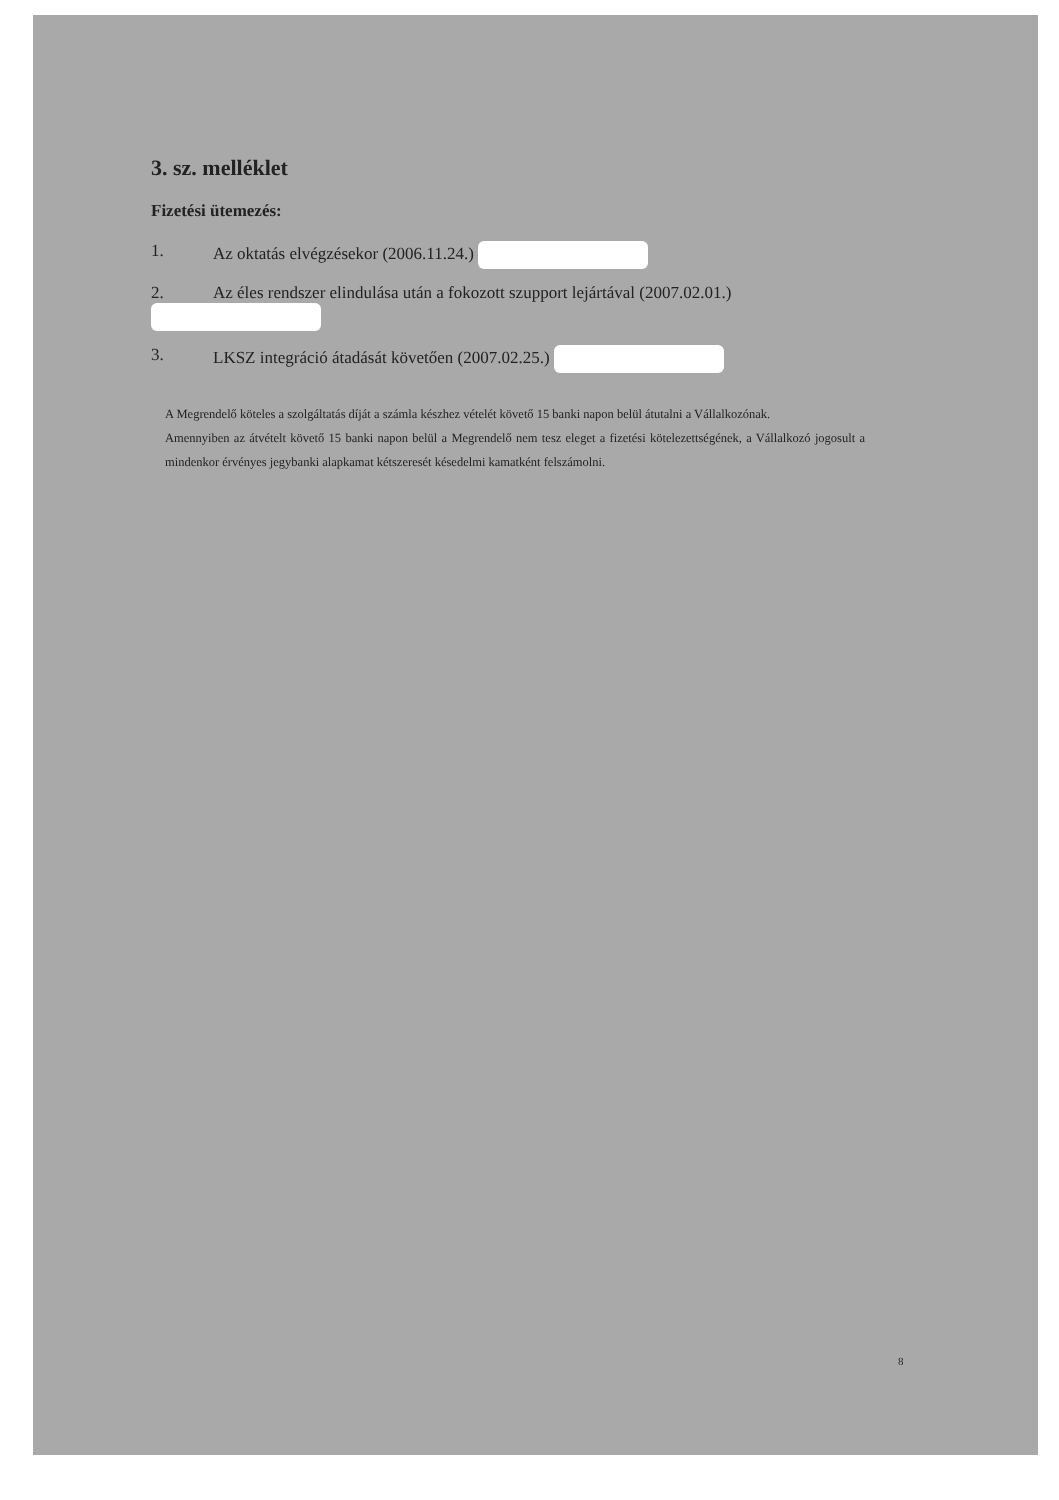3. sz. melléklet
Fizetési ütemezés:
1. Az oktatás elvégzésekor (2006.11.24.)
2. Az éles rendszer elindulása után a fokozott szupport lejártával (2007.02.01.)
3. LKSZ integráció átadását követően (2007.02.25.)
A Megrendelő köteles a szolgáltatás díját a számla készhez vételét követő 15 banki napon belül átutalni a Vállalkozónak.
Amennyiben az átvételt követő 15 banki napon belül a Megrendelő nem tesz eleget a fizetési kötelezettségének, a Vállalkozó jogosult a mindenkor érvényes jegybanki alapkamat kétszeresét késedelmi kamatként felszámolni.
8